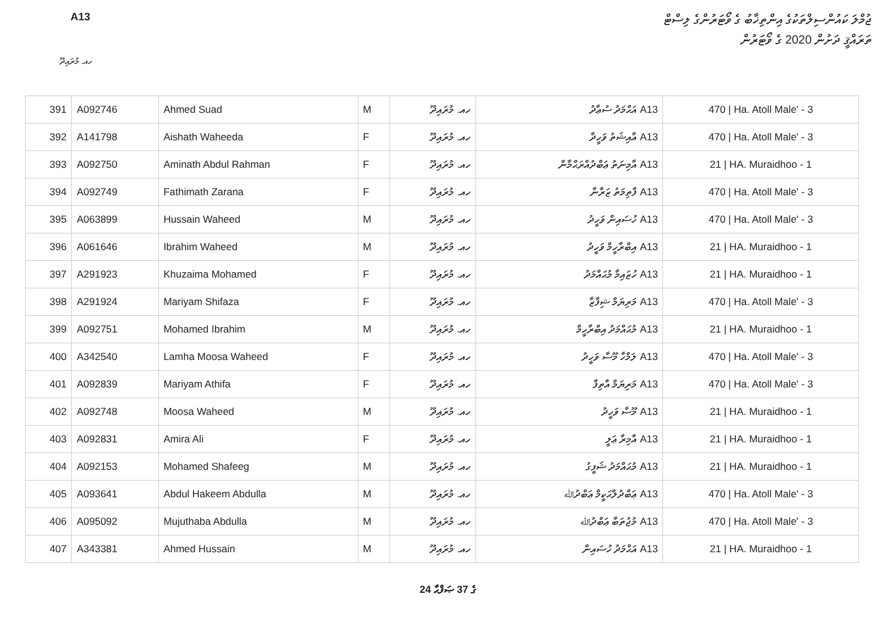A13
ޖުމްލަ ކައުންސިލްތަކުގެ އިންތިޚާބު ގެ ވޯޓަރުންގެ ލިސްޓް
ތަރައްޤީ ދަށުން 2020 ގެ ވޯޓަރުން
ހއ. މުރައިދޫ
| 391 | A092746 | Ahmed Suad | M | ހއ. މުރައިދޫ | A13 އަޙްމަދު ސުޢާދު | 470 / Ha. Atoll Male' - 3 |
| 392 | A141798 | Aishath Waheeda | F | ހއ. މުރައިދޫ | A13 އާއިޝަތު ވަހީދާ | 470 / Ha. Atoll Male' - 3 |
| 393 | A092750 | Aminath Abdul Rahman | F | ހއ. މުރައިދޫ | A13 އާމިނަތު ޢަބްދުއްރަޙްމާން | 21 / HA. Muraidhoo - 1 |
| 394 | A092749 | Fathimath Zarana | F | ހއ. މުރައިދޫ | A13 ފާތިމަތު ޒަރާނާ | 470 / Ha. Atoll Male' - 3 |
| 395 | A063899 | Hussain Waheed | M | ހއ. މުރައިދޫ | A13 ހުސައިން ވަހީދު | 470 / Ha. Atoll Male' - 3 |
| 396 | A061646 | Ibrahim Waheed | M | ހއ. މުރައިދޫ | A13 އިބްރާހީމް ވަހީދު | 21 / HA. Muraidhoo - 1 |
| 397 | A291923 | Khuzaima Mohamed | F | ހއ. މުރައިދޫ | A13 ހުޒައިމާ މުޙައްމަދު | 21 / HA. Muraidhoo - 1 |
| 398 | A291924 | Mariyam Shifaza | F | ހއ. މުރައިދޫ | A13 މަރިޔަމް ޝިފާޒާ | 470 / Ha. Atoll Male' - 3 |
| 399 | A092751 | Mohamed Ibrahim | M | ހއ. މުރައިދޫ | A13 މުޙައްމަދު އިބްރާހީމް | 21 / HA. Muraidhoo - 1 |
| 400 | A342540 | Lamha Moosa Waheed | F | ހއ. މުރައިދޫ | A13 ލަމްހާ މޫސާ ވަހީދު | 470 / Ha. Atoll Male' - 3 |
| 401 | A092839 | Mariyam Athifa | F | ހއ. މުރައިދޫ | A13 މަރިޔަމް އާތިފާ | 470 / Ha. Atoll Male' - 3 |
| 402 | A092748 | Moosa Waheed | M | ހއ. މުރައިދޫ | A13 މޫސާ ވަހީދު | 21 / HA. Muraidhoo - 1 |
| 403 | A092831 | Amira Ali | F | ހއ. މުރައިދޫ | A13 އާމިރާ ޢަލީ | 21 / HA. Muraidhoo - 1 |
| 404 | A092153 | Mohamed Shafeeg | M | ހއ. މުރައިދޫ | A13 މުޙައްމަދު ޝަފީގު | 21 / HA. Muraidhoo - 1 |
| 405 | A093641 | Abdul Hakeem Abdulla | M | ހއ. މުރައިދޫ | A13 ޢަބްދުލްޙަކީމް ޢަބްދުﷲ | 470 / Ha. Atoll Male' - 3 |
| 406 | A095092 | Mujuthaba Abdulla | M | ހއ. މުރައިދޫ | A13 މުޖުތަބާ ޢަބްދުﷲ | 470 / Ha. Atoll Male' - 3 |
| 407 | A343381 | Ahmed Hussain | M | ހއ. މުރައިދޫ | A13 އަޙްމަދު ހުސައިން | 21 / HA. Muraidhoo - 1 |
24 ގެ 37 ޞަފްޙާ